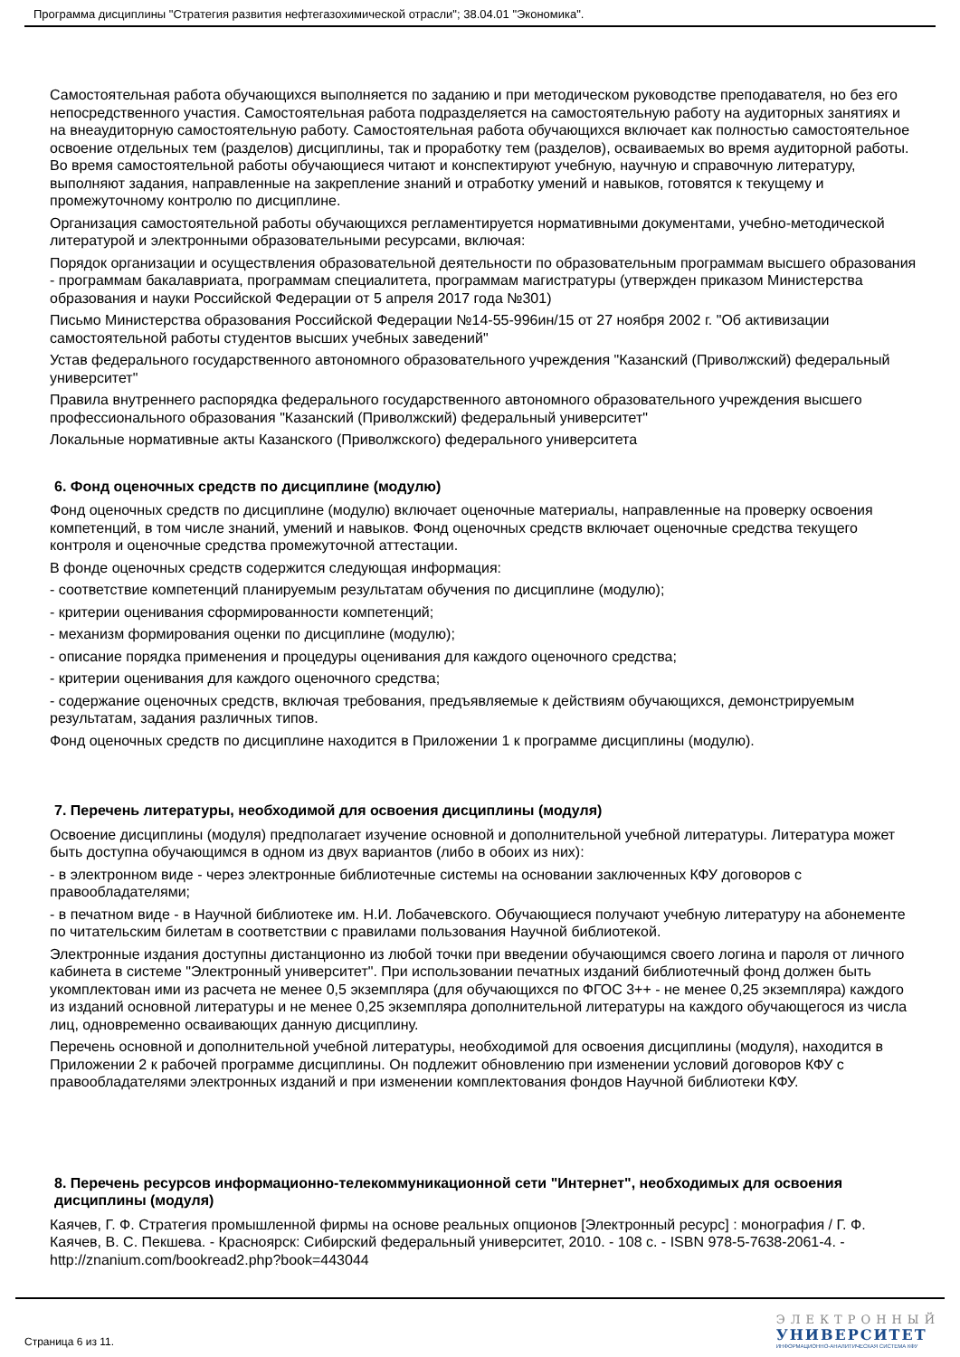Программа дисциплины "Стратегия развития нефтегазохимической отрасли"; 38.04.01 "Экономика".
Самостоятельная работа обучающихся выполняется по заданию и при методическом руководстве преподавателя, но без его непосредственного участия. Самостоятельная работа подразделяется на самостоятельную работу на аудиторных занятиях и на внеаудиторную самостоятельную работу. Самостоятельная работа обучающихся включает как полностью самостоятельное освоение отдельных тем (разделов) дисциплины, так и проработку тем (разделов), осваиваемых во время аудиторной работы. Во время самостоятельной работы обучающиеся читают и конспектируют учебную, научную и справочную литературу, выполняют задания, направленные на закрепление знаний и отработку умений и навыков, готовятся к текущему и промежуточному контролю по дисциплине.
Организация самостоятельной работы обучающихся регламентируется нормативными документами, учебно-методической литературой и электронными образовательными ресурсами, включая:
Порядок организации и осуществления образовательной деятельности по образовательным программам высшего образования - программам бакалавриата, программам специалитета, программам магистратуры (утвержден приказом Министерства образования и науки Российской Федерации от 5 апреля 2017 года №301)
Письмо Министерства образования Российской Федерации №14-55-996ин/15 от 27 ноября 2002 г. "Об активизации самостоятельной работы студентов высших учебных заведений"
Устав федерального государственного автономного образовательного учреждения "Казанский (Приволжский) федеральный университет"
Правила внутреннего распорядка федерального государственного автономного образовательного учреждения высшего профессионального образования "Казанский (Приволжский) федеральный университет"
Локальные нормативные акты Казанского (Приволжского) федерального университета
6. Фонд оценочных средств по дисциплине (модулю)
Фонд оценочных средств по дисциплине (модулю) включает оценочные материалы, направленные на проверку освоения компетенций, в том числе знаний, умений и навыков. Фонд оценочных средств включает оценочные средства текущего контроля и оценочные средства промежуточной аттестации.
В фонде оценочных средств содержится следующая информация:
- соответствие компетенций планируемым результатам обучения по дисциплине (модулю);
- критерии оценивания сформированности компетенций;
- механизм формирования оценки по дисциплине (модулю);
- описание порядка применения и процедуры оценивания для каждого оценочного средства;
- критерии оценивания для каждого оценочного средства;
- содержание оценочных средств, включая требования, предъявляемые к действиям обучающихся, демонстрируемым результатам, задания различных типов.
Фонд оценочных средств по дисциплине находится в Приложении 1 к программе дисциплины (модулю).
7. Перечень литературы, необходимой для освоения дисциплины (модуля)
Освоение дисциплины (модуля) предполагает изучение основной и дополнительной учебной литературы. Литература может быть доступна обучающимся в одном из двух вариантов (либо в обоих из них):
- в электронном виде - через электронные библиотечные системы на основании заключенных КФУ договоров с правообладателями;
- в печатном виде - в Научной библиотеке им. Н.И. Лобачевского. Обучающиеся получают учебную литературу на абонементе по читательским билетам в соответствии с правилами пользования Научной библиотекой.
Электронные издания доступны дистанционно из любой точки при введении обучающимся своего логина и пароля от личного кабинета в системе "Электронный университет". При использовании печатных изданий библиотечный фонд должен быть укомплектован ими из расчета не менее 0,5 экземпляра (для обучающихся по ФГОС 3++ - не менее 0,25 экземпляра) каждого из изданий основной литературы и не менее 0,25 экземпляра дополнительной литературы на каждого обучающегося из числа лиц, одновременно осваивающих данную дисциплину.
Перечень основной и дополнительной учебной литературы, необходимой для освоения дисциплины (модуля), находится в Приложении 2 к рабочей программе дисциплины. Он подлежит обновлению при изменении условий договоров КФУ с правообладателями электронных изданий и при изменении комплектования фондов Научной библиотеки КФУ.
8. Перечень ресурсов информационно-телекоммуникационной сети "Интернет", необходимых для освоения дисциплины (модуля)
Каячев, Г. Ф. Стратегия промышленной фирмы на основе реальных опционов [Электронный ресурс] : монография / Г. Ф. Каячев, В. С. Пекшева. - Красноярск: Сибирский федеральный университет, 2010. - 108 с. - ISBN 978-5-7638-2061-4. - http://znanium.com/bookread2.php?book=443044
Страница 6 из 11.
ЭЛЕКТРОННЫЙ
УНИВЕРСИТЕТ
ИНФОРМАЦИОННО-АНАЛИТИЧЕСКАЯ СИСТЕМА КФУ